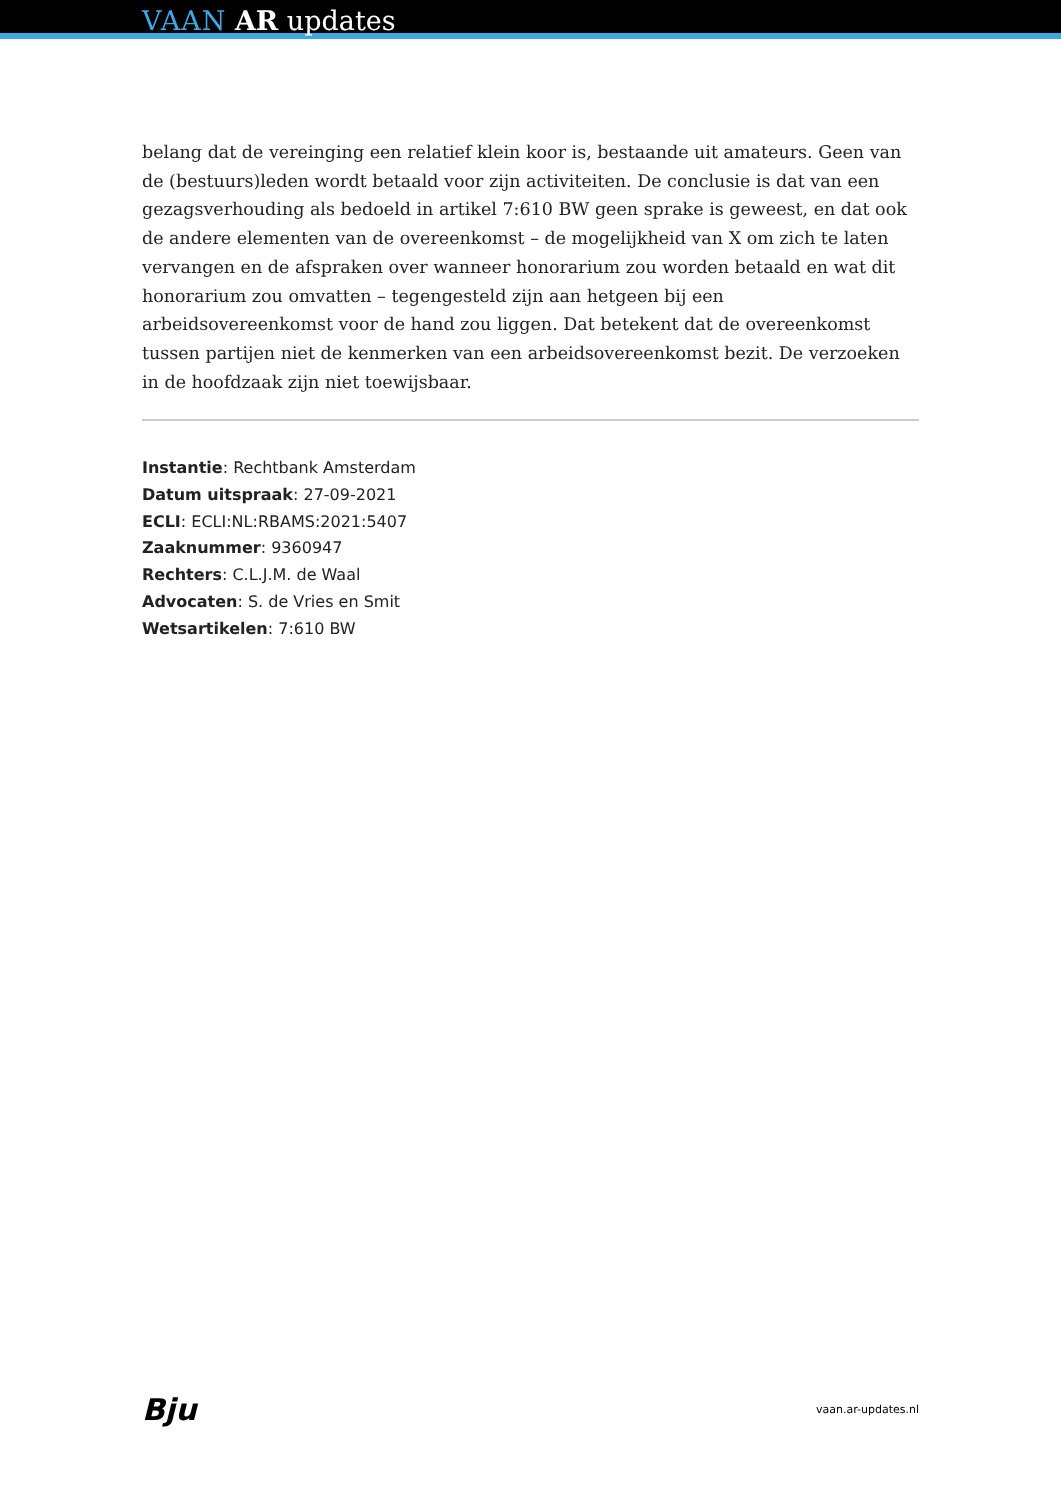VAAN AR updates
belang dat de vereinging een relatief klein koor is, bestaande uit amateurs. Geen van de (bestuurs)leden wordt betaald voor zijn activiteiten. De conclusie is dat van een gezagsverhouding als bedoeld in artikel 7:610 BW geen sprake is geweest, en dat ook de andere elementen van de overeenkomst – de mogelijkheid van X om zich te laten vervangen en de afspraken over wanneer honorarium zou worden betaald en wat dit honorarium zou omvatten – tegengesteld zijn aan hetgeen bij een arbeidsovereenkomst voor de hand zou liggen. Dat betekent dat de overeenkomst tussen partijen niet de kenmerken van een arbeidsovereenkomst bezit. De verzoeken in de hoofdzaak zijn niet toewijsbaar.
Instantie: Rechtbank Amsterdam
Datum uitspraak: 27-09-2021
ECLI: ECLI:NL:RBAMS:2021:5407
Zaaknummer: 9360947
Rechters: C.L.J.M. de Waal
Advocaten: S. de Vries en Smit
Wetsartikelen: 7:610 BW
Bju vaan.ar-updates.nl